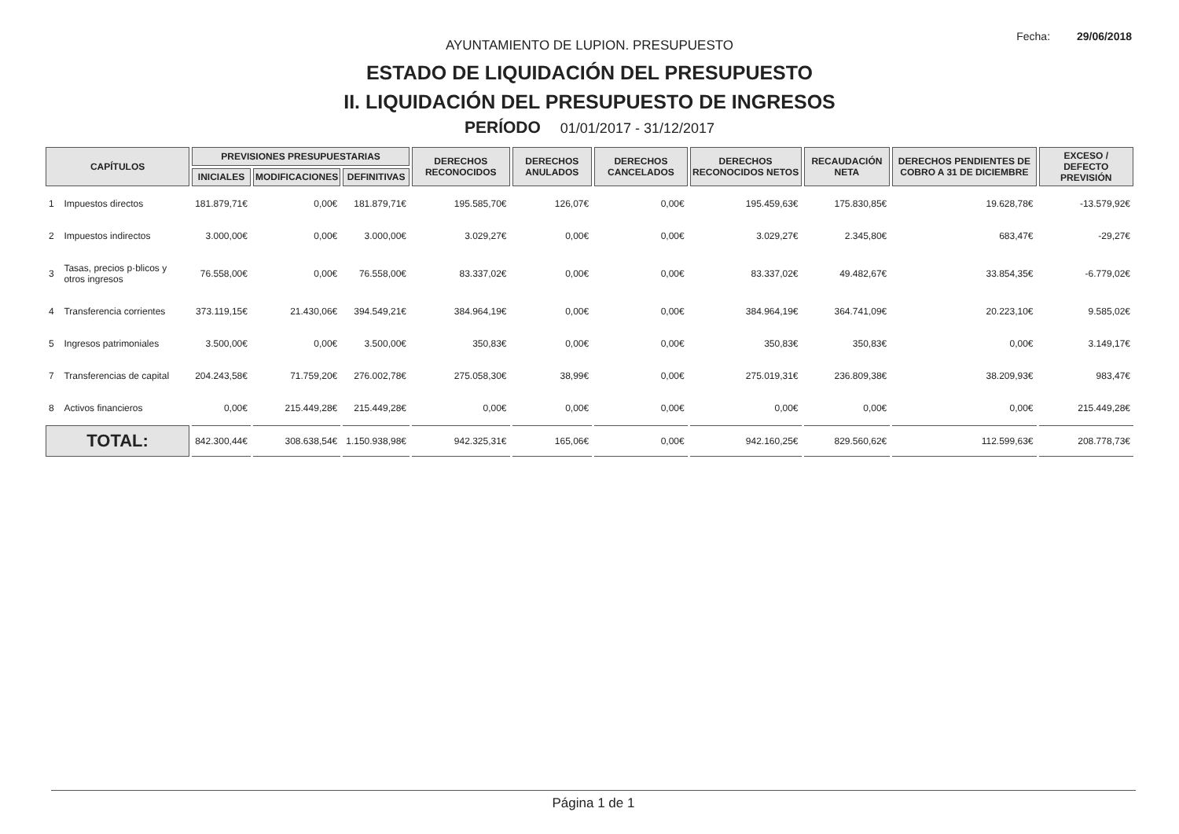Fecha: 29/06/2018
AYUNTAMIENTO DE LUPION. PRESUPUESTO
ESTADO DE LIQUIDACIÓN DEL PRESUPUESTO
II. LIQUIDACIÓN DEL PRESUPUESTO DE INGRESOS
PERÍODO 01/01/2017 - 31/12/2017
| CAPÍTULOS | | PREVISIONES PRESUPUESTARIAS | | | DERECHOS RECONOCIDOS | DERECHOS ANULADOS | DERECHOS CANCELADOS | DERECHOS RECONOCIDOS NETOS | RECAUDACIÓN NETA | DERECHOS PENDIENTES DE COBRO A 31 DE DICIEMBRE | EXCESO / DEFECTO PREVISIÓN |
| --- | --- | --- | --- | --- | --- | --- | --- | --- | --- | --- | --- |
| | | INICIALES | MODIFICACIONES | DEFINITIVAS | | | | | | | |
| 1 | Impuestos directos | 181.879,71€ | 0,00€ | 181.879,71€ | 195.585,70€ | 126,07€ | 0,00€ | 195.459,63€ | 175.830,85€ | 19.628,78€ | -13.579,92€ |
| 2 | Impuestos indirectos | 3.000,00€ | 0,00€ | 3.000,00€ | 3.029,27€ | 0,00€ | 0,00€ | 3.029,27€ | 2.345,80€ | 683,47€ | -29,27€ |
| 3 | Tasas, precios p·blicos y otros ingresos | 76.558,00€ | 0,00€ | 76.558,00€ | 83.337,02€ | 0,00€ | 0,00€ | 83.337,02€ | 49.482,67€ | 33.854,35€ | -6.779,02€ |
| 4 | Transferencia corrientes | 373.119,15€ | 21.430,06€ | 394.549,21€ | 384.964,19€ | 0,00€ | 0,00€ | 384.964,19€ | 364.741,09€ | 20.223,10€ | 9.585,02€ |
| 5 | Ingresos patrimoniales | 3.500,00€ | 0,00€ | 3.500,00€ | 350,83€ | 0,00€ | 0,00€ | 350,83€ | 350,83€ | 0,00€ | 3.149,17€ |
| 7 | Transferencias de capital | 204.243,58€ | 71.759,20€ | 276.002,78€ | 275.058,30€ | 38,99€ | 0,00€ | 275.019,31€ | 236.809,38€ | 38.209,93€ | 983,47€ |
| 8 | Activos financieros | 0,00€ | 215.449,28€ | 215.449,28€ | 0,00€ | 0,00€ | 0,00€ | 0,00€ | 0,00€ | 0,00€ | 215.449,28€ |
| TOTAL: | | 842.300,44€ | 308.638,54€ | 1.150.938,98€ | 942.325,31€ | 165,06€ | 0,00€ | 942.160,25€ | 829.560,62€ | 112.599,63€ | 208.778,73€ |
Página 1 de 1